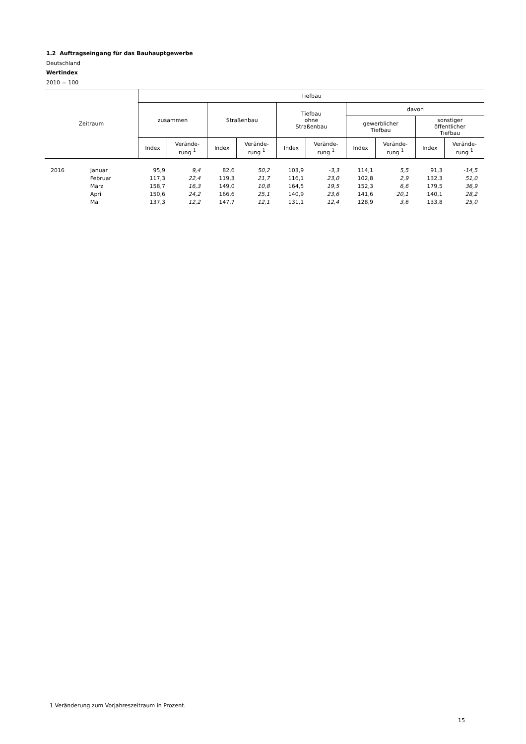1.2 Auftragseingang für das Bauhauptgewerbe
Deutschland
Wertindex
2010 = 100
| Zeitraum | | Tiefbau | | | | | | | | | |
| --- | --- | --- | --- | --- | --- | --- | --- | --- | --- | --- | --- |
| | | zusammen | | Straßenbau | | Tiefbau ohne Straßenbau | | davon | | | |
| | | | | | | | | gewerblicher Tiefbau | | sonstiger öffentlicher Tiefbau | |
| | | Index | Verände- rung <sup>1</sup> | Index | Verände- rung <sup>1</sup> | Index | Verände- rung <sup>1</sup> | Index | Verände- rung <sup>1</sup> | Index | Verände- rung <sup>1</sup> |
| 2016 | Januar | 95,9 | 9,4 | 82,6 | 50,2 | 103,9 | -3,3 | 114,1 | 5,5 | 91,3 | -14,5 |
| | Februar | 117,3 | 22,4 | 119,3 | 21,7 | 116,1 | 23,0 | 102,8 | 2,9 | 132,3 | 51,0 |
| | März | 158,7 | 16,3 | 149,0 | 10,8 | 164,5 | 19,5 | 152,3 | 6,6 | 179,5 | 36,9 |
| | April | 150,6 | 24,2 | 166,6 | 25,1 | 140,9 | 23,6 | 141,6 | 20,1 | 140,1 | 28,2 |
| | Mai | 137,3 | 12,2 | 147,7 | 12,1 | 131,1 | 12,4 | 128,9 | 3,6 | 133,8 | 25,0 |
1 Veränderung zum Vorjahreszeitraum in Prozent.
15